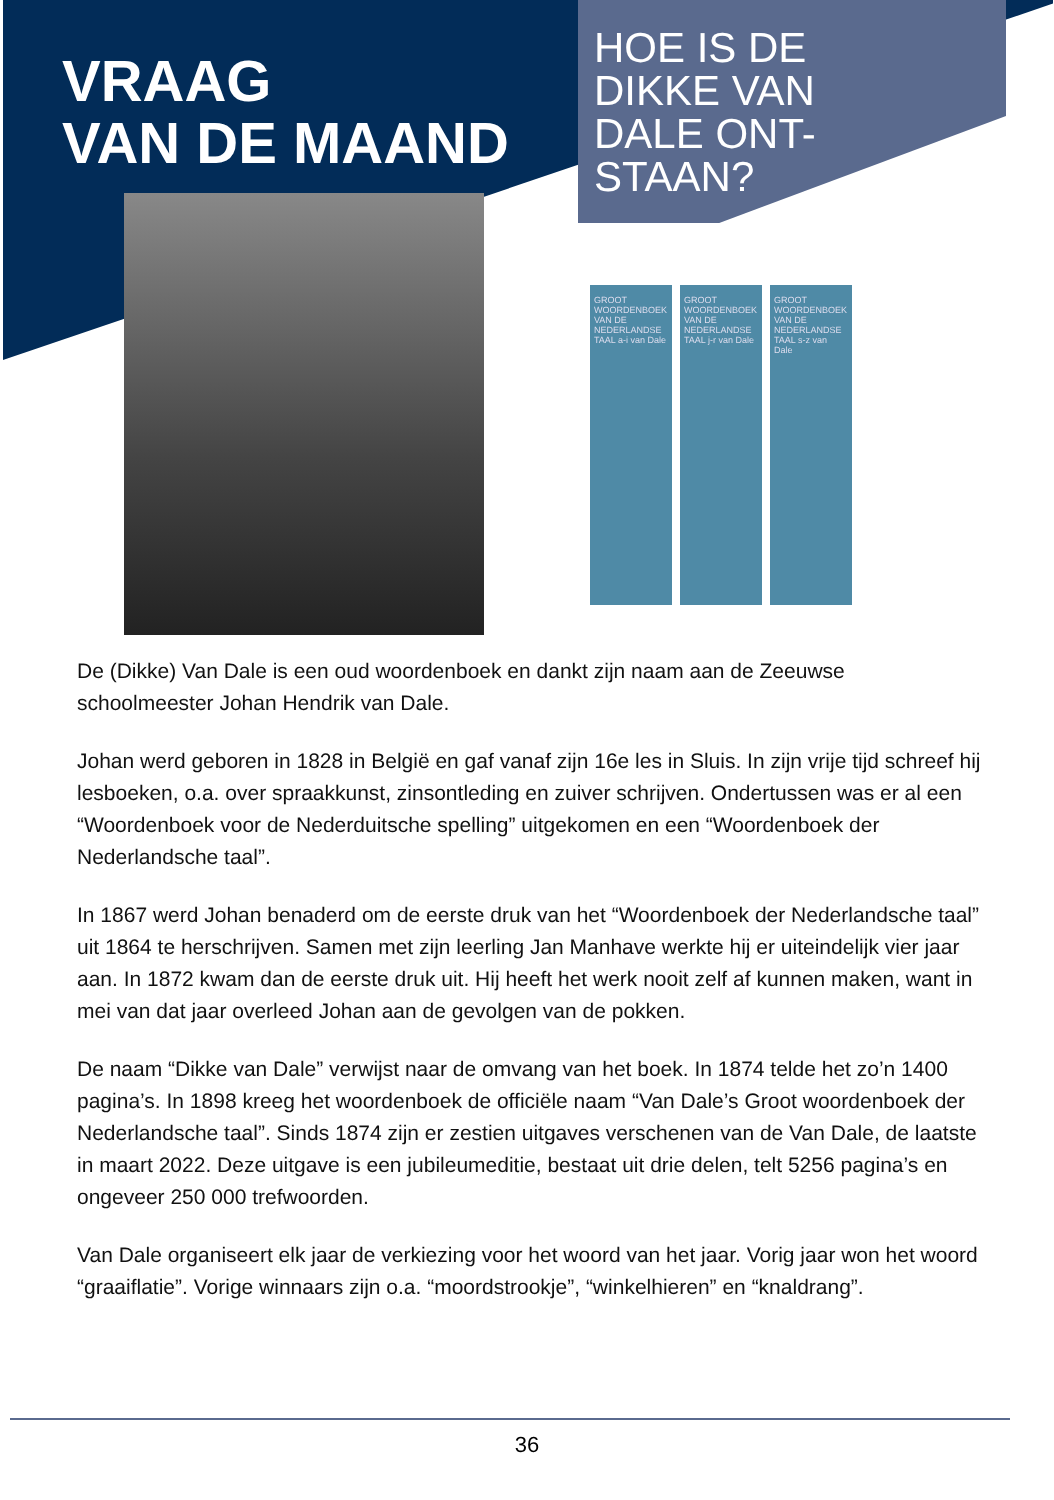VRAAG
VAN DE MAAND
HOE IS DE
DIKKE VAN
DALE ONT-
STAAN?
GROOT WOORDENBOEK VAN DE NEDERLANDSE TAAL a-i van Dale
GROOT WOORDENBOEK VAN DE NEDERLANDSE TAAL j-r van Dale
GROOT WOORDENBOEK VAN DE NEDERLANDSE TAAL s-z van Dale
De (Dikke) Van Dale is een oud woordenboek en dankt zijn naam aan de Zeeuwse schoolmeester Johan Hendrik van Dale.
Johan werd geboren in 1828 in België en gaf vanaf zijn 16e les in Sluis. In zijn vrije tijd schreef hij lesboeken, o.a. over spraakkunst, zinsontleding en zuiver schrijven. Ondertussen was er al een “Woordenboek voor de Nederduitsche spelling” uitgekomen en een “Woordenboek der Nederlandsche taal”.
In 1867 werd Johan benaderd om de eerste druk van het “Woordenboek der Nederlandsche taal” uit 1864 te herschrijven. Samen met zijn leerling Jan Manhave werkte hij er uiteindelijk vier jaar aan. In 1872 kwam dan de eerste druk uit. Hij heeft het werk nooit zelf af kunnen maken, want in mei van dat jaar overleed Johan aan de gevolgen van de pokken.
De naam “Dikke van Dale” verwijst naar de omvang van het boek. In 1874 telde het zo’n 1400 pagina’s. In 1898 kreeg het woordenboek de officiële naam “Van Dale’s Groot woordenboek der Nederlandsche taal”. Sinds 1874 zijn er zestien uitgaves verschenen van de Van Dale, de laatste in maart 2022. Deze uitgave is een jubileumeditie, bestaat uit drie delen, telt 5256 pagina’s en ongeveer 250 000 trefwoorden.
Van Dale organiseert elk jaar de verkiezing voor het woord van het jaar. Vorig jaar won het woord “graaiflatie”. Vorige winnaars zijn o.a. “moordstrookje”, “winkelhieren” en “knaldrang”.
36